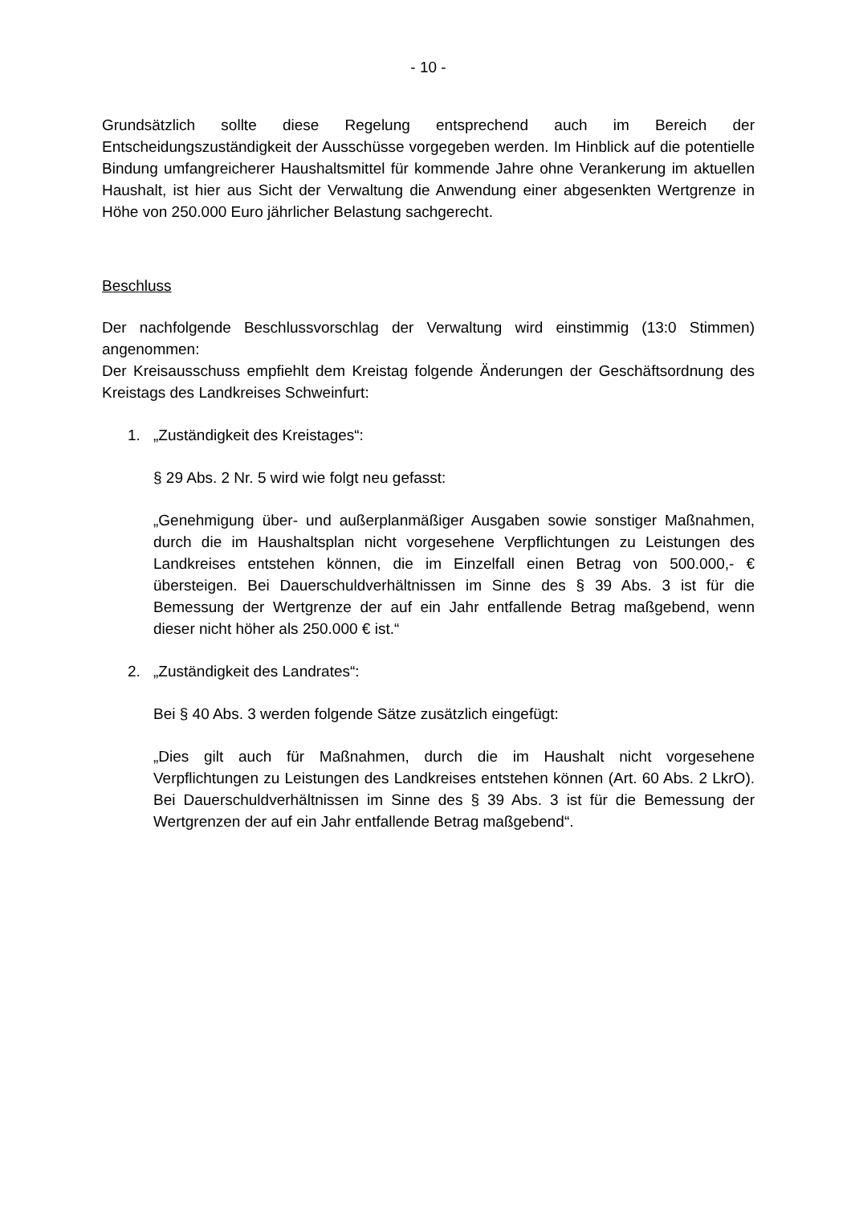- 10 -
Grundsätzlich sollte diese Regelung entsprechend auch im Bereich der Entscheidungszuständigkeit der Ausschüsse vorgegeben werden. Im Hinblick auf die potentielle Bindung umfangreicherer Haushaltsmittel für kommende Jahre ohne Verankerung im aktuellen Haushalt, ist hier aus Sicht der Verwaltung die Anwendung einer abgesenkten Wertgrenze in Höhe von 250.000 Euro jährlicher Belastung sachgerecht.
Beschluss
Der nachfolgende Beschlussvorschlag der Verwaltung wird einstimmig (13:0 Stimmen) angenommen:
Der Kreisausschuss empfiehlt dem Kreistag folgende Änderungen der Geschäftsordnung des Kreistags des Landkreises Schweinfurt:
1. „Zuständigkeit des Kreistages“:
§ 29 Abs. 2 Nr. 5 wird wie folgt neu gefasst:
„Genehmigung über- und außerplanmäßiger Ausgaben sowie sonstiger Maßnahmen, durch die im Haushaltsplan nicht vorgesehene Verpflichtungen zu Leistungen des Landkreises entstehen können, die im Einzelfall einen Betrag von 500.000,- € übersteigen. Bei Dauerschuldverhältnissen im Sinne des § 39 Abs. 3 ist für die Bemessung der Wertgrenze der auf ein Jahr entfallende Betrag maßgebend, wenn dieser nicht höher als 250.000 € ist.“
2. „Zuständigkeit des Landrates“:
Bei § 40 Abs. 3 werden folgende Sätze zusätzlich eingefügt:
„Dies gilt auch für Maßnahmen, durch die im Haushalt nicht vorgesehene Verpflichtungen zu Leistungen des Landkreises entstehen können (Art. 60 Abs. 2 LkrO). Bei Dauerschuldverhältnissen im Sinne des § 39 Abs. 3 ist für die Bemessung der Wertgrenzen der auf ein Jahr entfallende Betrag maßgebend“.